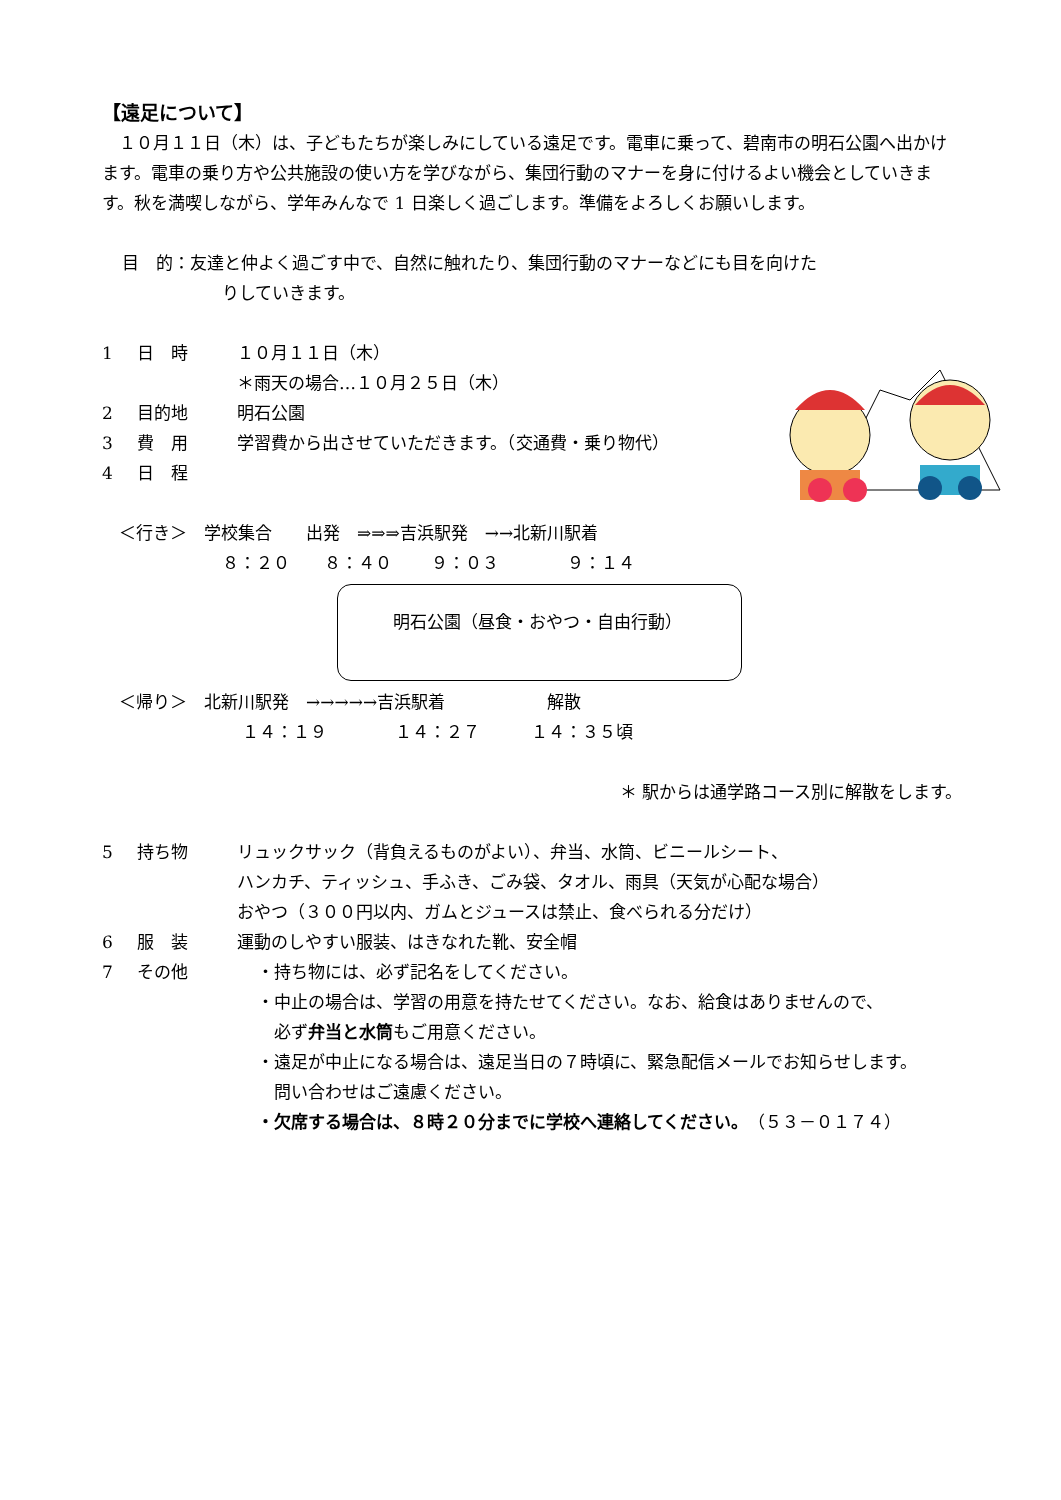【遠足について】
　１０月１１日（木）は、子どもたちが楽しみにしている遠足です。電車に乗って、碧南市の明石公園へ出かけます。電車の乗り方や公共施設の使い方を学びながら、集団行動のマナーを身に付けるよい機会としていきます。秋を満喫しながら、学年みんなで 1 日楽しく過ごします。準備をよろしくお願いします。
目　的：友達と仲よく過ごす中で、自然に触れたり、集団行動のマナーなどにも目を向けた
りしていきます。
1 日　時 １０月１１日（木）
＊雨天の場合…１０月２５日（木）
2 目的地 明石公園
3 費　用 学習費から出させていただきます。（交通費・乗り物代）
4 日　程
　＜行き＞　学校集合　　出発　⇒⇒⇒吉浜駅発　→→北新川駅着
８：２０　　８：４０　　 ９：０３　　　　９：１４
明石公園（昼食・おやつ・自由行動）
　＜帰り＞　北新川駅発　→→→→→吉浜駅着　　　　　　解散
１４：１９　　　　１４：２７　　　１４：３５頃
＊ 駅からは通学路コース別に解散をします。
5 持ち物 リュックサック（背負えるものがよい）、弁当、水筒、ビニールシート、
ハンカチ、ティッシュ、手ふき、ごみ袋、タオル、雨具（天気が心配な場合）
おやつ（３００円以内、ガムとジュースは禁止、食べられる分だけ）
6 服　装 運動のしやすい服装、はきなれた靴、安全帽
7 その他 ・持ち物には、必ず記名をしてください。
・中止の場合は、学習の用意を持たせてください。なお、給食はありませんので、
　必ず弁当と水筒もご用意ください。
・遠足が中止になる場合は、遠足当日の７時頃に、緊急配信メールでお知らせします。
　問い合わせはご遠慮ください。
・欠席する場合は、８時２０分までに学校へ連絡してください。（５３－０１７４）